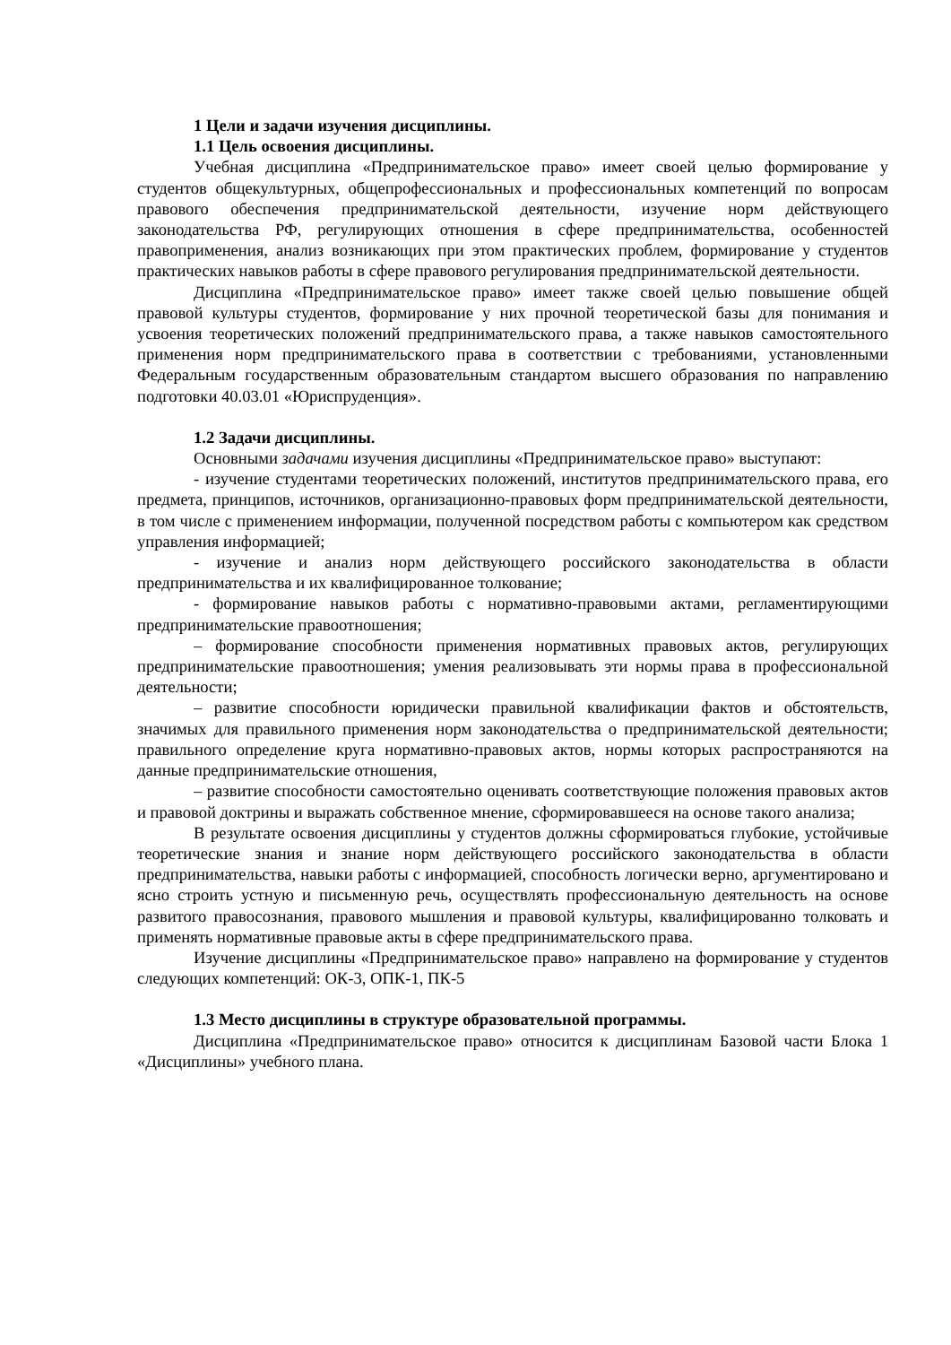1 Цели и задачи изучения дисциплины.
1.1 Цель освоения дисциплины.
Учебная дисциплина «Предпринимательское право» имеет своей целью формирование у студентов общекультурных, общепрофессиональных и профессиональных компетенций по вопросам правового обеспечения предпринимательской деятельности, изучение норм действующего законодательства РФ, регулирующих отношения в сфере предпринимательства, особенностей правоприменения, анализ возникающих при этом практических проблем, формирование у студентов практических навыков работы в сфере правового регулирования предпринимательской деятельности.
Дисциплина «Предпринимательское право» имеет также своей целью повышение общей правовой культуры студентов, формирование у них прочной теоретической базы для понимания и усвоения теоретических положений предпринимательского права, а также навыков самостоятельного применения норм предпринимательского права в соответствии с требованиями, установленными Федеральным государственным образовательным стандартом высшего образования по направлению подготовки 40.03.01 «Юриспруденция».
1.2 Задачи дисциплины.
Основными задачами изучения дисциплины «Предпринимательское право» выступают:
- изучение студентами теоретических положений, институтов предпринимательского права, его предмета, принципов, источников, организационно-правовых форм предпринимательской деятельности, в том числе с применением информации, полученной посредством работы с компьютером как средством управления информацией;
- изучение и анализ норм действующего российского законодательства в области предпринимательства и их квалифицированное толкование;
- формирование навыков работы с нормативно-правовыми актами, регламентирующими предпринимательские правоотношения;
– формирование способности применения нормативных правовых актов, регулирующих предпринимательские правоотношения; умения реализовывать эти нормы права в профессиональной деятельности;
– развитие способности юридически правильной квалификации фактов и обстоятельств, значимых для правильного применения норм законодательства о предпринимательской деятельности; правильного определение круга нормативно-правовых актов, нормы которых распространяются на данные предпринимательские отношения,
– развитие способности самостоятельно оценивать соответствующие положения правовых актов и правовой доктрины и выражать собственное мнение, сформировавшееся на основе такого анализа;
В результате освоения дисциплины у студентов должны сформироваться глубокие, устойчивые теоретические знания и знание норм действующего российского законодательства в области предпринимательства, навыки работы с информацией, способность логически верно, аргументировано и ясно строить устную и письменную речь, осуществлять профессиональную деятельность на основе развитого правосознания, правового мышления и правовой культуры, квалифицированно толковать и применять нормативные правовые акты в сфере предпринимательского права.
Изучение дисциплины «Предпринимательское право» направлено на формирование у студентов следующих компетенций: ОК-3, ОПК-1, ПК-5
1.3 Место дисциплины в структуре образовательной программы.
Дисциплина «Предпринимательское право» относится к дисциплинам Базовой части Блока 1 «Дисциплины» учебного плана.